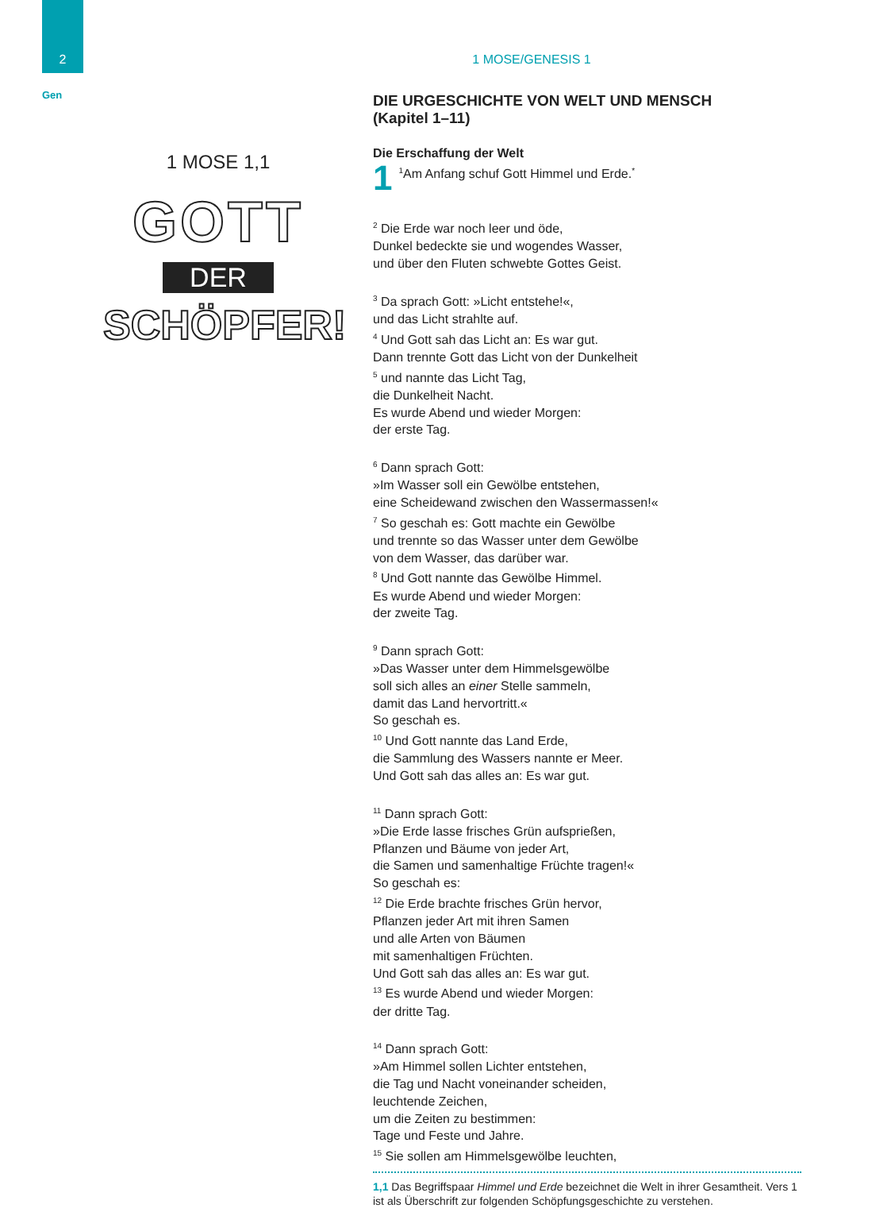2
Gen
1 MOSE 1,1
GOTT
DER
SCHÖPFER!
1 MOSE/GENESIS 1
DIE URGESCHICHTE VON WELT UND MENSCH
(Kapitel 1–11)
Die Erschaffung der Welt
1<sup>1</sup>Am Anfang schuf Gott Himmel und Erde.<sup>*</sup>
<sup>2</sup> Die Erde war noch leer und öde,
Dunkel bedeckte sie und wogendes Wasser,
und über den Fluten schwebte Gottes Geist.
<sup>3</sup> Da sprach Gott: »Licht entstehe!«,
und das Licht strahlte auf.
<sup>4</sup> Und Gott sah das Licht an: Es war gut.
Dann trennte Gott das Licht von der Dunkelheit
<sup>5</sup> und nannte das Licht Tag,
die Dunkelheit Nacht.
Es wurde Abend und wieder Morgen:
der erste Tag.
<sup>6</sup> Dann sprach Gott:
»Im Wasser soll ein Gewölbe entstehen,
eine Scheidewand zwischen den Wassermassen!«
<sup>7</sup> So geschah es: Gott machte ein Gewölbe
und trennte so das Wasser unter dem Gewölbe
von dem Wasser, das darüber war.
<sup>8</sup> Und Gott nannte das Gewölbe Himmel.
Es wurde Abend und wieder Morgen:
der zweite Tag.
<sup>9</sup> Dann sprach Gott:
»Das Wasser unter dem Himmelsgewölbe
soll sich alles an einer Stelle sammeln,
damit das Land hervortritt.«
So geschah es.
<sup>10</sup> Und Gott nannte das Land Erde,
die Sammlung des Wassers nannte er Meer.
Und Gott sah das alles an: Es war gut.
<sup>11</sup> Dann sprach Gott:
»Die Erde lasse frisches Grün aufsprießen,
Pflanzen und Bäume von jeder Art,
die Samen und samenhaltige Früchte tragen!«
So geschah es:
<sup>12</sup> Die Erde brachte frisches Grün hervor,
Pflanzen jeder Art mit ihren Samen
und alle Arten von Bäumen
mit samenhaltigen Früchten.
Und Gott sah das alles an: Es war gut.
<sup>13</sup> Es wurde Abend und wieder Morgen:
der dritte Tag.
<sup>14</sup> Dann sprach Gott:
»Am Himmel sollen Lichter entstehen,
die Tag und Nacht voneinander scheiden,
leuchtende Zeichen,
um die Zeiten zu bestimmen:
Tage und Feste und Jahre.
<sup>15</sup> Sie sollen am Himmelsgewölbe leuchten,
1,1 Das Begriffspaar Himmel und Erde bezeichnet die Welt in ihrer Gesamtheit. Vers 1 ist als Überschrift zur folgenden Schöpfungsgeschichte zu verstehen.